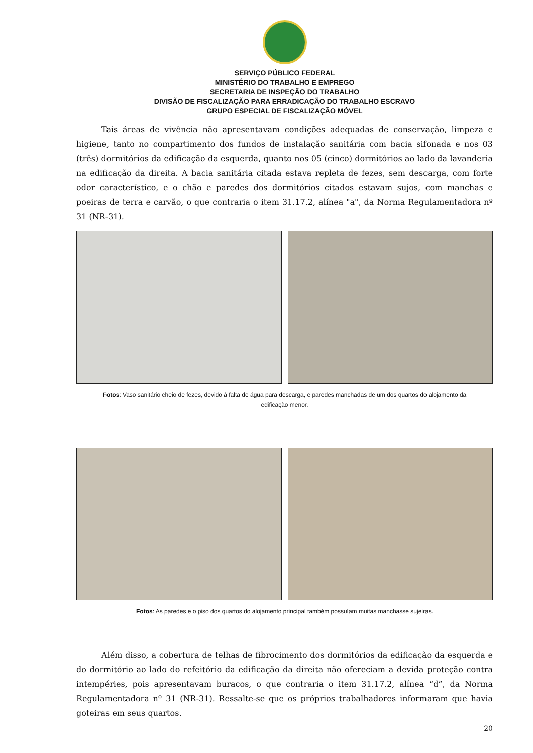SERVIÇO PÚBLICO FEDERAL
MINISTÉRIO DO TRABALHO E EMPREGO
SECRETARIA DE INSPEÇÃO DO TRABALHO
DIVISÃO DE FISCALIZAÇÃO PARA ERRADICAÇÃO DO TRABALHO ESCRAVO
GRUPO ESPECIAL DE FISCALIZAÇÃO MÓVEL
Tais áreas de vivência não apresentavam condições adequadas de conservação, limpeza e higiene, tanto no compartimento dos fundos de instalação sanitária com bacia sifonada e nos 03 (três) dormitórios da edificação da esquerda, quanto nos 05 (cinco) dormitórios ao lado da lavanderia na edificação da direita. A bacia sanitária citada estava repleta de fezes, sem descarga, com forte odor característico, e o chão e paredes dos dormitórios citados estavam sujos, com manchas e poeiras de terra e carvão, o que contraria o item 31.17.2, alínea "a", da Norma Regulamentadora nº 31 (NR-31).
Fotos: Vaso sanitário cheio de fezes, devido à falta de água para descarga, e paredes manchadas de um dos quartos do alojamento da edificação menor.
Fotos: As paredes e o piso dos quartos do alojamento principal também possuíam muitas manchasse sujeiras.
Além disso, a cobertura de telhas de fibrocimento dos dormitórios da edificação da esquerda e do dormitório ao lado do refeitório da edificação da direita não ofereciam a devida proteção contra intempéries, pois apresentavam buracos, o que contraria o item 31.17.2, alínea “d”, da Norma Regulamentadora nº 31 (NR-31). Ressalte-se que os próprios trabalhadores informaram que havia goteiras em seus quartos.
20